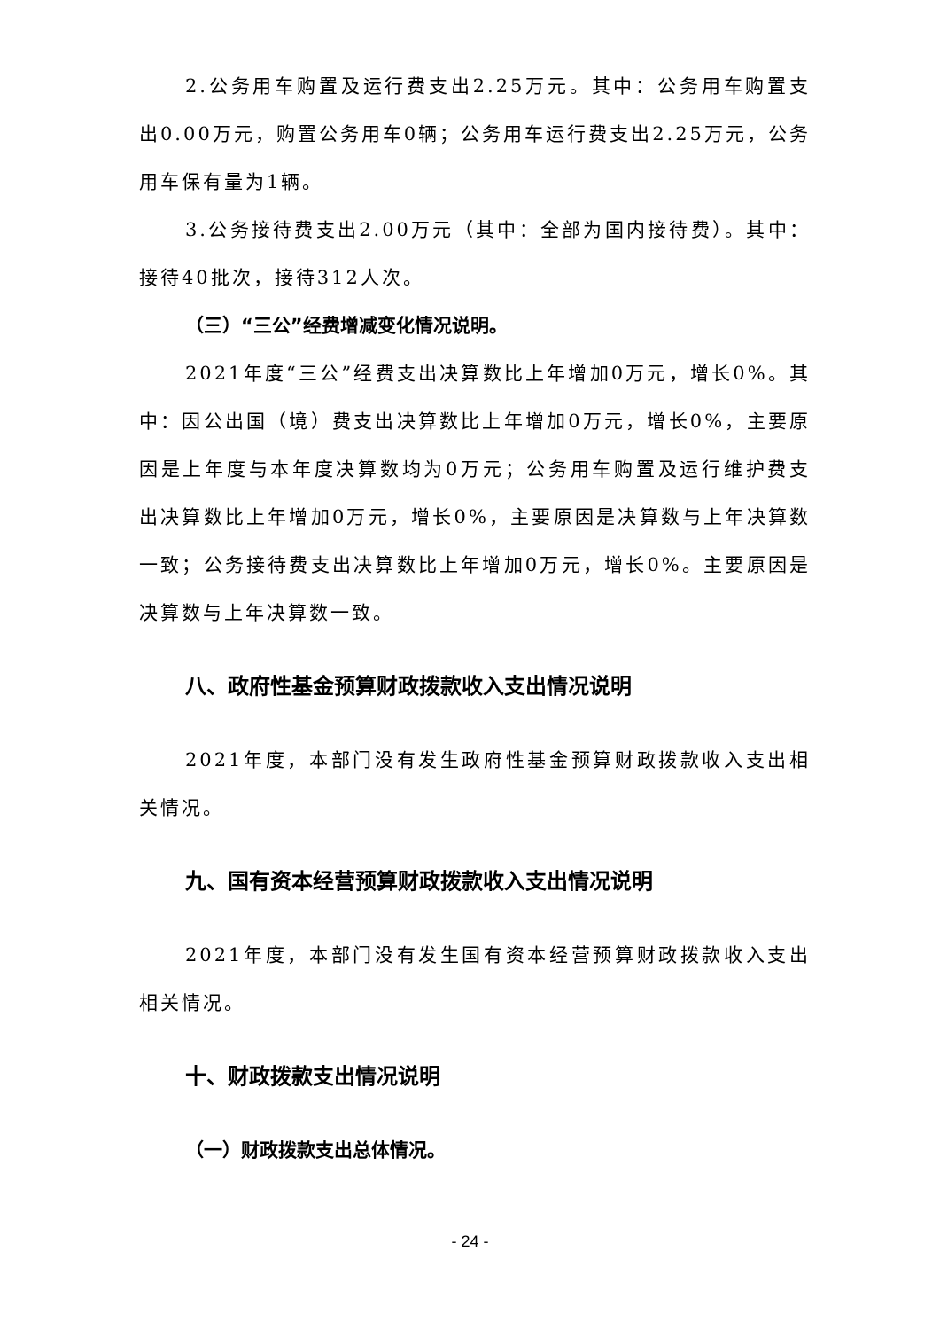2.公务用车购置及运行费支出2.25万元。其中：公务用车购置支出0.00万元，购置公务用车0辆；公务用车运行费支出2.25万元，公务用车保有量为1辆。
3.公务接待费支出2.00万元（其中：全部为国内接待费）。其中：接待40批次，接待312人次。
（三）“三公”经费增减变化情况说明。
2021年度“三公”经费支出决算数比上年增加0万元，增长0%。其中：因公出国（境）费支出决算数比上年增加0万元，增长0%，主要原因是上年度与本年度决算数均为0万元；公务用车购置及运行维护费支出决算数比上年增加0万元，增长0%，主要原因是决算数与上年决算数一致；公务接待费支出决算数比上年增加0万元，增长0%。主要原因是决算数与上年决算数一致。
八、政府性基金预算财政拨款收入支出情况说明
2021年度，本部门没有发生政府性基金预算财政拨款收入支出相关情况。
九、国有资本经营预算财政拨款收入支出情况说明
2021年度，本部门没有发生国有资本经营预算财政拨款收入支出相关情况。
十、财政拨款支出情况说明
（一）财政拨款支出总体情况。
- 24 -